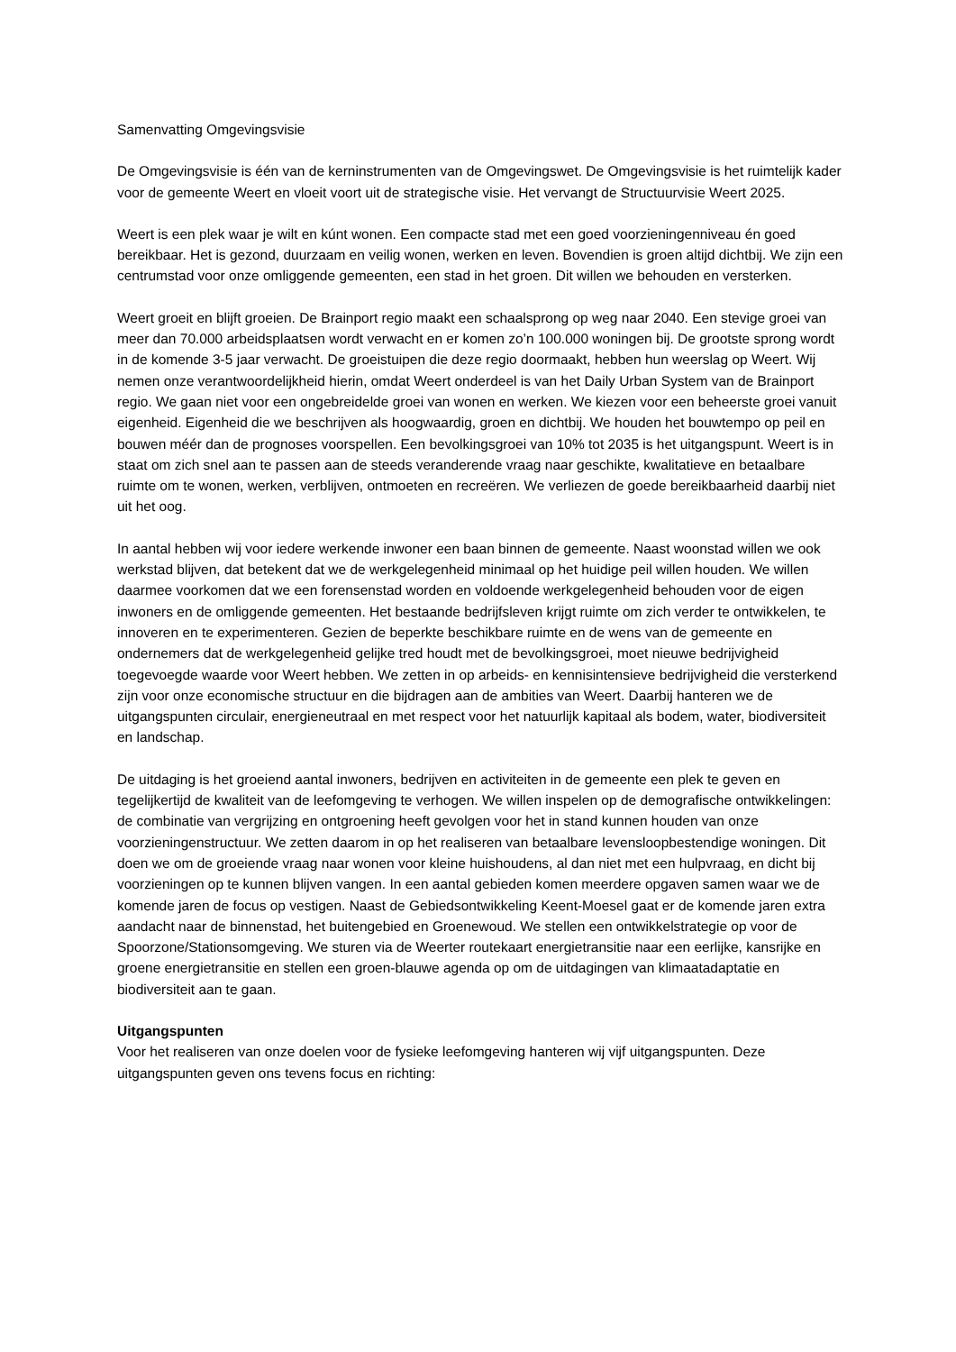Samenvatting Omgevingsvisie
De Omgevingsvisie is één van de kerninstrumenten van de Omgevingswet. De Omgevingsvisie is het ruimtelijk kader voor de gemeente Weert en vloeit voort uit de strategische visie. Het vervangt de Structuurvisie Weert 2025.
Weert is een plek waar je wilt en kúnt wonen. Een compacte stad met een goed voorzieningenniveau én goed bereikbaar. Het is gezond, duurzaam en veilig wonen, werken en leven. Bovendien is groen altijd dichtbij. We zijn een centrumstad voor onze omliggende gemeenten, een stad in het groen. Dit willen we behouden en versterken.
Weert groeit en blijft groeien. De Brainport regio maakt een schaalsprong op weg naar 2040. Een stevige groei van meer dan 70.000 arbeidsplaatsen wordt verwacht en er komen zo’n 100.000 woningen bij. De grootste sprong wordt in de komende 3-5 jaar verwacht. De groeistuipen die deze regio doormaakt, hebben hun weerslag op Weert. Wij nemen onze verantwoordelijkheid hierin, omdat Weert onderdeel is van het Daily Urban System van de Brainport regio. We gaan niet voor een ongebreidelde groei van wonen en werken. We kiezen voor een beheerste groei vanuit eigenheid. Eigenheid die we beschrijven als hoogwaardig, groen en dichtbij. We houden het bouwtempo op peil en bouwen méér dan de prognoses voorspellen. Een bevolkingsgroei van 10% tot 2035 is het uitgangspunt. Weert is in staat om zich snel aan te passen aan de steeds veranderende vraag naar geschikte, kwalitatieve en betaalbare ruimte om te wonen, werken, verblijven, ontmoeten en recreëren. We verliezen de goede bereikbaarheid daarbij niet uit het oog.
In aantal hebben wij voor iedere werkende inwoner een baan binnen de gemeente. Naast woonstad willen we ook werkstad blijven, dat betekent dat we de werkgelegenheid minimaal op het huidige peil willen houden. We willen daarmee voorkomen dat we een forensenstad worden en voldoende werkgelegenheid behouden voor de eigen inwoners en de omliggende gemeenten. Het bestaande bedrijfsleven krijgt ruimte om zich verder te ontwikkelen, te innoveren en te experimenteren. Gezien de beperkte beschikbare ruimte en de wens van de gemeente en ondernemers dat de werkgelegenheid gelijke tred houdt met de bevolkingsgroei, moet nieuwe bedrijvigheid toegevoegde waarde voor Weert hebben. We zetten in op arbeids- en kennisintensieve bedrijvigheid die versterkend zijn voor onze economische structuur en die bijdragen aan de ambities van Weert. Daarbij hanteren we de uitgangspunten circulair, energieneutraal en met respect voor het natuurlijk kapitaal als bodem, water, biodiversiteit en landschap.
De uitdaging is het groeiend aantal inwoners, bedrijven en activiteiten in de gemeente een plek te geven en tegelijkertijd de kwaliteit van de leefomgeving te verhogen. We willen inspelen op de demografische ontwikkelingen: de combinatie van vergrijzing en ontgroening heeft gevolgen voor het in stand kunnen houden van onze voorzieningenstructuur. We zetten daarom in op het realiseren van betaalbare levensloopbestendige woningen. Dit doen we om de groeiende vraag naar wonen voor kleine huishoudens, al dan niet met een hulpvraag, en dicht bij voorzieningen op te kunnen blijven vangen. In een aantal gebieden komen meerdere opgaven samen waar we de komende jaren de focus op vestigen. Naast de Gebiedsontwikkeling Keent-Moesel gaat er de komende jaren extra aandacht naar de binnenstad, het buitengebied en Groenewoud. We stellen een ontwikkelstrategie op voor de Spoorzone/Stationsomgeving. We sturen via de Weerter routekaart energietransitie naar een eerlijke, kansrijke en groene energietransitie en stellen een groen-blauwe agenda op om de uitdagingen van klimaatadaptatie en biodiversiteit aan te gaan.
Uitgangspunten
Voor het realiseren van onze doelen voor de fysieke leefomgeving hanteren wij vijf uitgangspunten. Deze uitgangspunten geven ons tevens focus en richting: